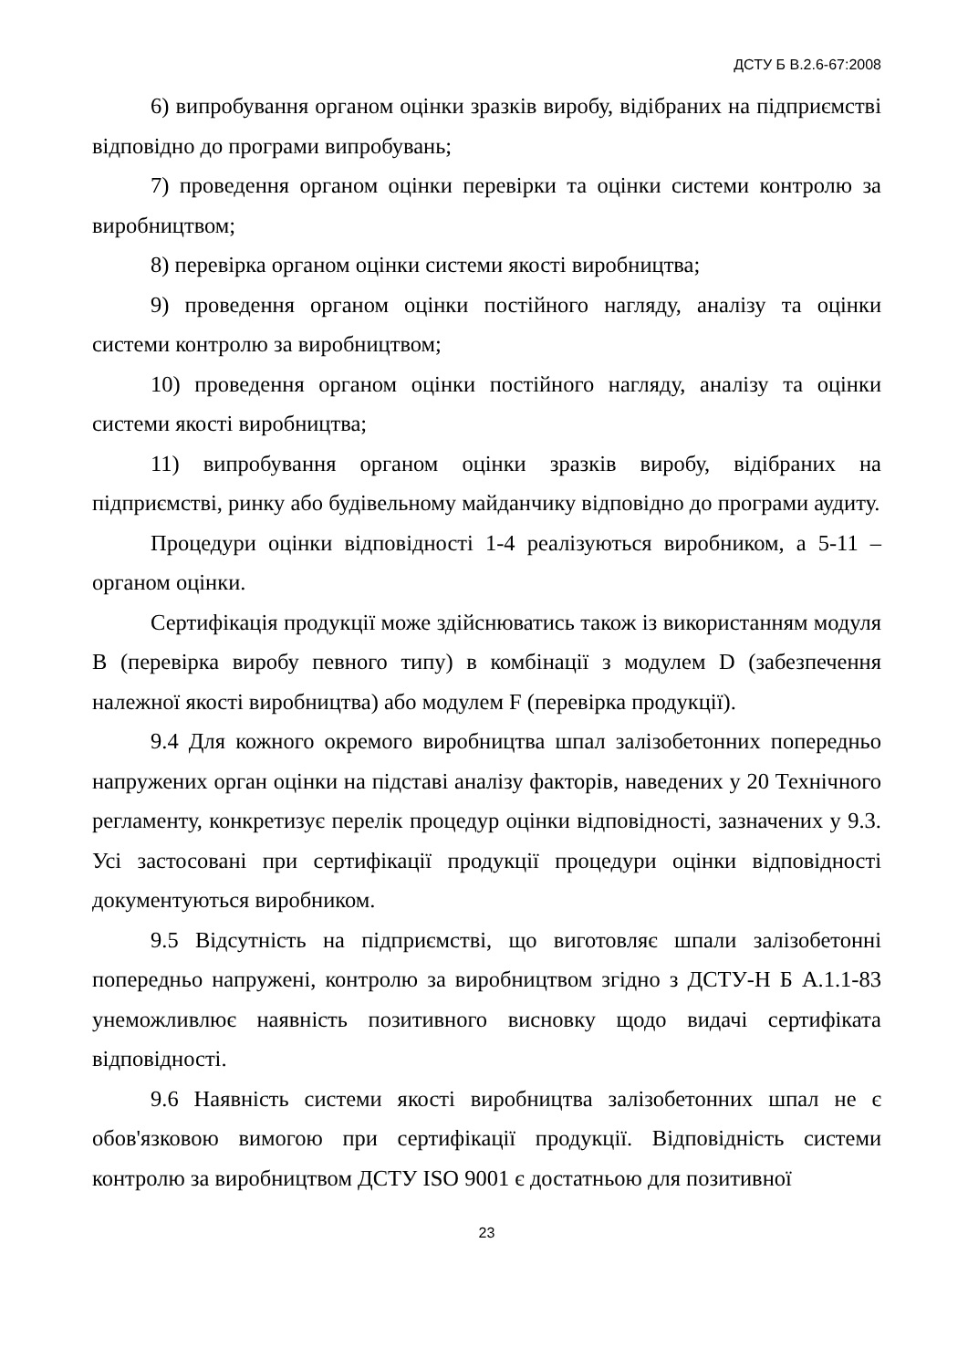ДСТУ Б В.2.6-67:2008
6) випробування органом оцінки зразків виробу, відібраних на підприємстві відповідно до програми випробувань;
7) проведення органом оцінки перевірки та оцінки системи контролю за виробництвом;
8) перевірка органом оцінки системи якості виробництва;
9) проведення органом оцінки постійного нагляду, аналізу та оцінки системи контролю за виробництвом;
10) проведення органом оцінки постійного нагляду, аналізу та оцінки системи якості виробництва;
11) випробування органом оцінки зразків виробу, відібраних на підприємстві, ринку або будівельному майданчику відповідно до програми аудиту.
Процедури оцінки відповідності 1-4 реалізуються виробником, а 5-11 – органом оцінки.
Сертифікація продукції може здійснюватись також із використанням модуля В (перевірка виробу певного типу) в комбінації з модулем D (забезпечення належної якості виробництва) або модулем F (перевірка продукції).
9.4 Для кожного окремого виробництва шпал залізобетонних попередньо напружених орган оцінки на підставі аналізу факторів, наведених у 20 Технічного регламенту, конкретизує перелік процедур оцінки відповідності, зазначених у 9.3. Усі застосовані при сертифікації продукції процедури оцінки відповідності документуються виробником.
9.5 Відсутність на підприємстві, що виготовляє шпали залізобетонні попередньо напружені, контролю за виробництвом згідно з ДСТУ-Н Б А.1.1-83 унеможливлює наявність позитивного висновку щодо видачі сертифіката відповідності.
9.6 Наявність системи якості виробництва залізобетонних шпал не є обов'язковою вимогою при сертифікації продукції. Відповідність системи контролю за виробництвом ДСТУ ISO 9001 є достатньою для позитивної
23